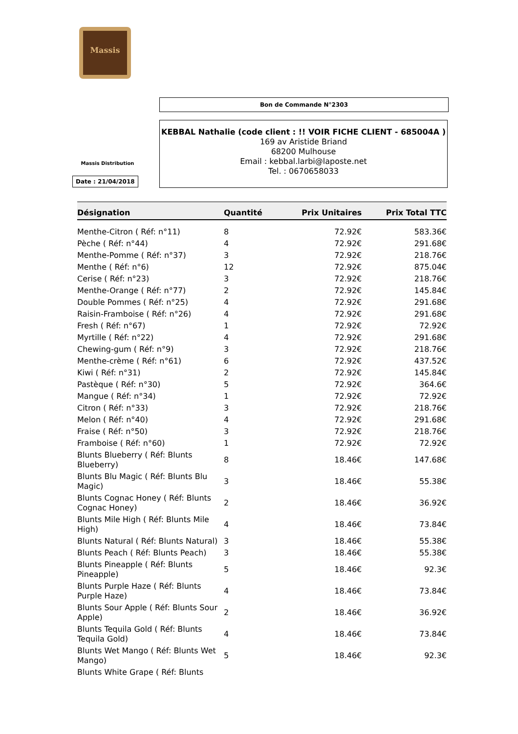Massis
Bon de Commande N°2303
KEBBAL Nathalie (code client : !! VOIR FICHE CLIENT - 685004A )
169 av Aristide Briand
68200 Mulhouse
Email : kebbal.larbi@laposte.net
Tel. : 0670658033
Massis Distribution
Date : 21/04/2018
| Désignation | Quantité | Prix Unitaires | Prix Total TTC |
| --- | --- | --- | --- |
| Menthe-Citron ( Réf: n°11) | 8 | 72.92€ | 583.36€ |
| Pèche ( Réf: n°44) | 4 | 72.92€ | 291.68€ |
| Menthe-Pomme ( Réf: n°37) | 3 | 72.92€ | 218.76€ |
| Menthe ( Réf: n°6) | 12 | 72.92€ | 875.04€ |
| Cerise ( Réf: n°23) | 3 | 72.92€ | 218.76€ |
| Menthe-Orange ( Réf: n°77) | 2 | 72.92€ | 145.84€ |
| Double Pommes ( Réf: n°25) | 4 | 72.92€ | 291.68€ |
| Raisin-Framboise ( Réf: n°26) | 4 | 72.92€ | 291.68€ |
| Fresh ( Réf: n°67) | 1 | 72.92€ | 72.92€ |
| Myrtille ( Réf: n°22) | 4 | 72.92€ | 291.68€ |
| Chewing-gum ( Réf: n°9) | 3 | 72.92€ | 218.76€ |
| Menthe-crème ( Réf: n°61) | 6 | 72.92€ | 437.52€ |
| Kiwi ( Réf: n°31) | 2 | 72.92€ | 145.84€ |
| Pastèque ( Réf: n°30) | 5 | 72.92€ | 364.6€ |
| Mangue ( Réf: n°34) | 1 | 72.92€ | 72.92€ |
| Citron ( Réf: n°33) | 3 | 72.92€ | 218.76€ |
| Melon ( Réf: n°40) | 4 | 72.92€ | 291.68€ |
| Fraise ( Réf: n°50) | 3 | 72.92€ | 218.76€ |
| Framboise ( Réf: n°60) | 1 | 72.92€ | 72.92€ |
| Blunts Blueberry ( Réf: Blunts Blueberry) | 8 | 18.46€ | 147.68€ |
| Blunts Blu Magic ( Réf: Blunts Blu Magic) | 3 | 18.46€ | 55.38€ |
| Blunts Cognac Honey ( Réf: Blunts Cognac Honey) | 2 | 18.46€ | 36.92€ |
| Blunts Mile High ( Réf: Blunts Mile High) | 4 | 18.46€ | 73.84€ |
| Blunts Natural ( Réf: Blunts Natural) | 3 | 18.46€ | 55.38€ |
| Blunts Peach ( Réf: Blunts Peach) | 3 | 18.46€ | 55.38€ |
| Blunts Pineapple ( Réf: Blunts Pineapple) | 5 | 18.46€ | 92.3€ |
| Blunts Purple Haze ( Réf: Blunts Purple Haze) | 4 | 18.46€ | 73.84€ |
| Blunts Sour Apple ( Réf: Blunts Sour Apple) | 2 | 18.46€ | 36.92€ |
| Blunts Tequila Gold ( Réf: Blunts Tequila Gold) | 4 | 18.46€ | 73.84€ |
| Blunts Wet Mango ( Réf: Blunts Wet Mango) | 5 | 18.46€ | 92.3€ |
| Blunts White Grape ( Réf: Blunts | | | |